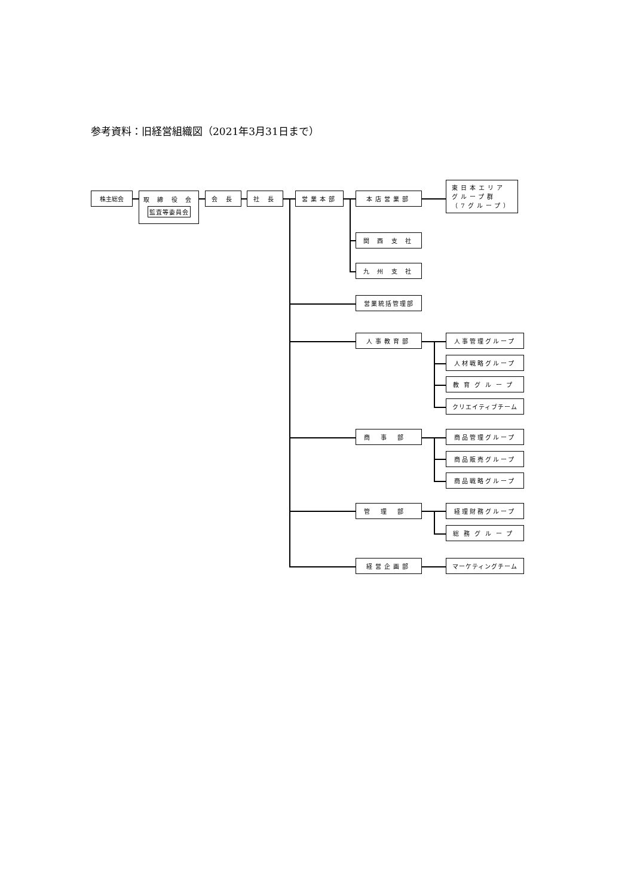参考資料：旧経営組織図（2021年3月31日まで）
株主総会
取 締 役 会
監査等委員会
会 長 社 長 営業本部 本店営業部
東日本エリア
グループ群
（7グループ）
関 西 支 社
九 州 支 社
営業統括管理部
人事教育部 人事管理グループ
人材戦略グループ
教育グループ
クリエイティブチーム
商事部 商品管理グループ
商品販売グループ
商品戦略グループ
管理部 経理財務グループ
総務グループ
経営企画部 マーケティングチーム